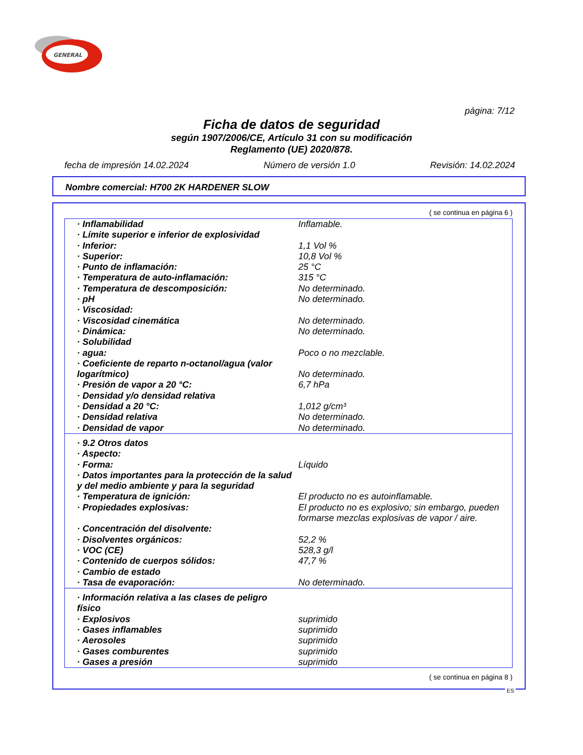GENERAL
página: 7/12
Ficha de datos de seguridad
según 1907/2006/CE, Artículo 31 con su modificación
Reglamento (UE) 2020/878.
fecha de impresión 14.02.2024 Número de versión 1.0 Revisión: 14.02.2024
Nombre comercial: H700 2K HARDENER SLOW
( se continua en página 6 )
| · Inflamabilidad | Inflamable. |
| · Límite superior e inferior de explosividad | |
| · Inferior: | 1,1 Vol % |
| · Superior: | 10,8 Vol % |
| · Punto de inflamación: | 25 °C |
| · Temperatura de auto-inflamación: | 315 °C |
| · Temperatura de descomposición: | No determinado. |
| · pH | No determinado. |
| · Viscosidad: | |
| · Viscosidad cinemática | No determinado. |
| · Dinámica: | No determinado. |
| · Solubilidad | |
| · agua: | Poco o no mezclable. |
| · Coeficiente de reparto n-octanol/agua (valor logarítmico) | No determinado. |
| · Presión de vapor a 20 °C: | 6,7 hPa |
| · Densidad y/o densidad relativa | |
| · Densidad a 20 °C: | 1,012 g/cm³ |
| · Densidad relativa | No determinado. |
| · Densidad de vapor | No determinado. |
| · 9.2 Otros datos | |
| · Aspecto: | |
| · Forma: | Líquido |
| · Datos importantes para la protección de la salud y del medio ambiente y para la seguridad | |
| · Temperatura de ignición: | El producto no es autoinflamable. |
| · Propiedades explosivas: | El producto no es explosivo; sin embargo, pueden formarse mezclas explosivas de vapor / aire. |
| · Concentración del disolvente: | |
| · Disolventes orgánicos: | 52,2 % |
| · VOC (CE) | 528,3 g/l |
| · Contenido de cuerpos sólidos: | 47,7 % |
| · Cambio de estado | |
| · Tasa de evaporación: | No determinado. |
| · Información relativa a las clases de peligro físico | |
| · Explosivos | suprimido |
| · Gases inflamables | suprimido |
| · Aerosoles | suprimido |
| · Gases comburentes | suprimido |
| · Gases a presión | suprimido |
( se continua en página 8 )
ES